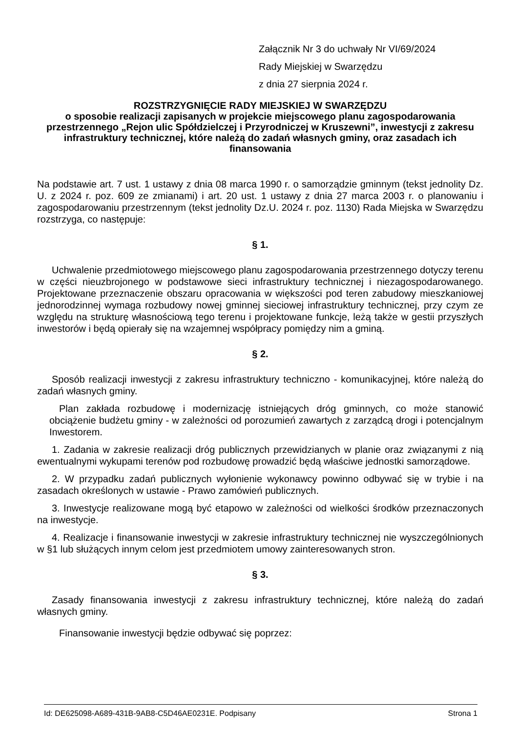Załącznik Nr 3 do uchwały Nr VI/69/2024
Rady Miejskiej w Swarzędzu
z dnia 27 sierpnia 2024 r.
ROZSTRZYGNIĘCIE RADY MIEJSKIEJ W SWARZĘDZU
o sposobie realizacji zapisanych w projekcie miejscowego planu zagospodarowania przestrzennego „Rejon ulic Spółdzielczej i Przyrodniczej w Kruszewni”, inwestycji z zakresu infrastruktury technicznej, które należą do zadań własnych gminy, oraz zasadach ich finansowania
Na podstawie art. 7 ust. 1 ustawy z dnia 08 marca 1990 r. o samorządzie gminnym (tekst jednolity Dz. U. z 2024 r. poz. 609 ze zmianami) i art. 20 ust. 1 ustawy z dnia 27 marca 2003 r. o planowaniu i zagospodarowaniu przestrzennym (tekst jednolity Dz.U. 2024 r. poz. 1130) Rada Miejska w Swarzędzu rozstrzyga, co następuje:
§ 1.
Uchwalenie przedmiotowego miejscowego planu zagospodarowania przestrzennego dotyczy terenu w części nieuzbrojonego w podstawowe sieci infrastruktury technicznej i niezagospodarowanego. Projektowane przeznaczenie obszaru opracowania w większości pod teren zabudowy mieszkaniowej jednorodzinnej wymaga rozbudowy nowej gminnej sieciowej infrastruktury technicznej, przy czym ze względu na strukturę własnościową tego terenu i projektowane funkcje, leżą także w gestii przyszłych inwestorów i będą opierały się na wzajemnej współpracy pomiędzy nim a gminą.
§ 2.
Sposób realizacji inwestycji z zakresu infrastruktury techniczno - komunikacyjnej, które należą do zadań własnych gminy.
Plan zakłada rozbudowę i modernizację istniejących dróg gminnych, co może stanowić obciążenie budżetu gminy - w zależności od porozumień zawartych z zarządcą drogi i potencjalnym Inwestorem.
1. Zadania w zakresie realizacji dróg publicznych przewidzianych w planie oraz związanymi z nią ewentualnymi wykupami terenów pod rozbudowę prowadzić będą właściwe jednostki samorządowe.
2. W przypadku zadań publicznych wyłonienie wykonawcy powinno odbywać się w trybie i na zasadach określonych w ustawie - Prawo zamówień publicznych.
3. Inwestycje realizowane mogą być etapowo w zależności od wielkości środków przeznaczonych na inwestycje.
4. Realizacje i finansowanie inwestycji w zakresie infrastruktury technicznej nie wyszczególnionych w §1 lub służących innym celom jest przedmiotem umowy zainteresowanych stron.
§ 3.
Zasady finansowania inwestycji z zakresu infrastruktury technicznej, które należą do zadań własnych gminy.
Finansowanie inwestycji będzie odbywać się poprzez:
Id: DE625098-A689-431B-9AB8-C5D46AE0231E. Podpisany Strona 1